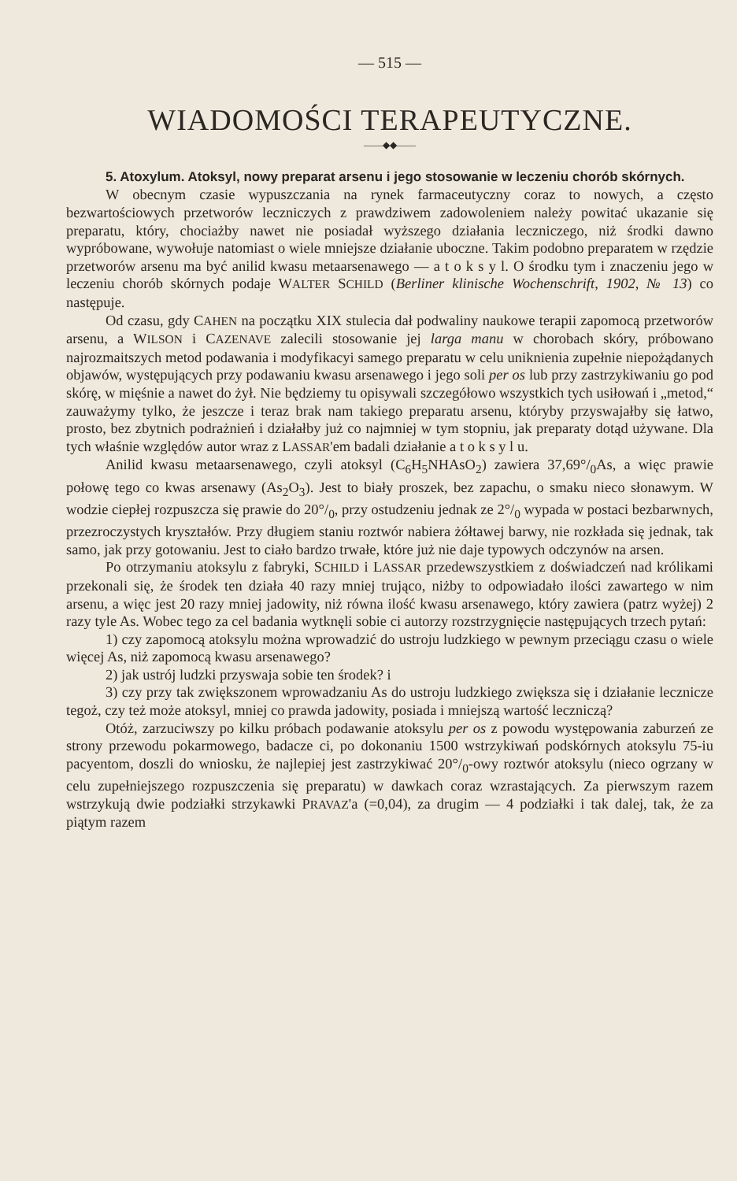— 515 —
WIADOMOŚCI TERAPEUTYCZNE.
——◆◆——
5. Atoxylum. Atoksyl, nowy preparat arsenu i jego stosowanie w leczeniu chorób skórnych.
W obecnym czasie wypuszczania na rynek farmaceutyczny coraz to nowych, a często bezwartościowych przetworów leczniczych z prawdziwem zadowoleniem należy powitać ukazanie się preparatu, który, chociażby nawet nie posiadał wyższego działania leczniczego, niż środki dawno wypróbowane, wywołuje natomiast o wiele mniejsze działanie uboczne. Takim podobno preparatem w rzędzie przetworów arsenu ma być anilid kwasu metaarsenawego — a t o k s y l. O środku tym i znaczeniu jego w leczeniu chorób skórnych podaje WALTER SCHILD (Berliner klinische Wochenschrift, 1902, № 13) co następuje.
Od czasu, gdy CAHEN na początku XIX stulecia dał podwaliny naukowe terapii zapomocą przetworów arsenu, a WILSON i CAZENAVE zalecili stosowanie jej larga manu w chorobach skóry, próbowano najrozmaitszych metod podawania i modyfikacyi samego preparatu w celu uniknienia zupełnie niepożądanych objawów, występujących przy podawaniu kwasu arsenawego i jego soli per os lub przy zastrzykiwaniu go pod skórę, w mięśnie a nawet do żył. Nie będziemy tu opisywali szczegółowo wszystkich tych usiłowań i „metod,“ zauważymy tylko, że jeszcze i teraz brak nam takiego preparatu arsenu, któryby przyswajałby się łatwo, prosto, bez zbytnich podrażnień i działałby już co najmniej w tym stopniu, jak preparaty dotąd używane. Dla tych właśnie względów autor wraz z LASSAR'em badali działanie a t o k s y l u.
Anilid kwasu metaarsenawego, czyli atoksyl (C<sub>6</sub>H<sub>5</sub>NHAsO<sub>2</sub>) zawiera 37,69°/<sub>0</sub>As, a więc prawie połowę tego co kwas arsenawy (As<sub>2</sub>O<sub>3</sub>). Jest to biały proszek, bez zapachu, o smaku nieco słonawym. W wodzie ciepłej rozpuszcza się prawie do 20°/<sub>0</sub>, przy ostudzeniu jednak ze 2°/<sub>0</sub> wypada w postaci bezbarwnych, przezroczystych kryształów. Przy długiem staniu roztwór nabiera żółtawej barwy, nie rozkłada się jednak, tak samo, jak przy gotowaniu. Jest to ciało bardzo trwałe, które już nie daje typowych odczynów na arsen.
Po otrzymaniu atoksylu z fabryki, SCHILD i LASSAR przedewszystkiem z doświadczeń nad królikami przekonali się, że środek ten działa 40 razy mniej trująco, niżby to odpowiadało ilości zawartego w nim arsenu, a więc jest 20 razy mniej jadowity, niż równa ilość kwasu arsenawego, który zawiera (patrz wyżej) 2 razy tyle As. Wobec tego za cel badania wytknęli sobie ci autorzy rozstrzygnięcie następujących trzech pytań:
1) czy zapomocą atoksylu można wprowadzić do ustroju ludzkiego w pewnym przeciągu czasu o wiele więcej As, niż zapomocą kwasu arsenawego?
2) jak ustrój ludzki przyswaja sobie ten środek? i
3) czy przy tak zwiększonem wprowadzaniu As do ustroju ludzkiego zwiększa się i działanie lecznicze tegoż, czy też może atoksyl, mniej co prawda jadowity, posiada i mniejszą wartość leczniczą?
Otóż, zarzuciwszy po kilku próbach podawanie atoksylu per os z powodu występowania zaburzeń ze strony przewodu pokarmowego, badacze ci, po dokonaniu 1500 wstrzykiwań podskórnych atoksylu 75-iu pacyentom, doszli do wniosku, że najlepiej jest zastrzykiwać 20°/<sub>0</sub>-owy roztwór atoksylu (nieco ogrzany w celu zupełniejszego rozpuszczenia się preparatu) w dawkach coraz wzrastających. Za pierwszym razem wstrzykują dwie podziałki strzykawki PRAVAZ'a (=0,04), za drugim — 4 podziałki i tak dalej, tak, że za piątym razem